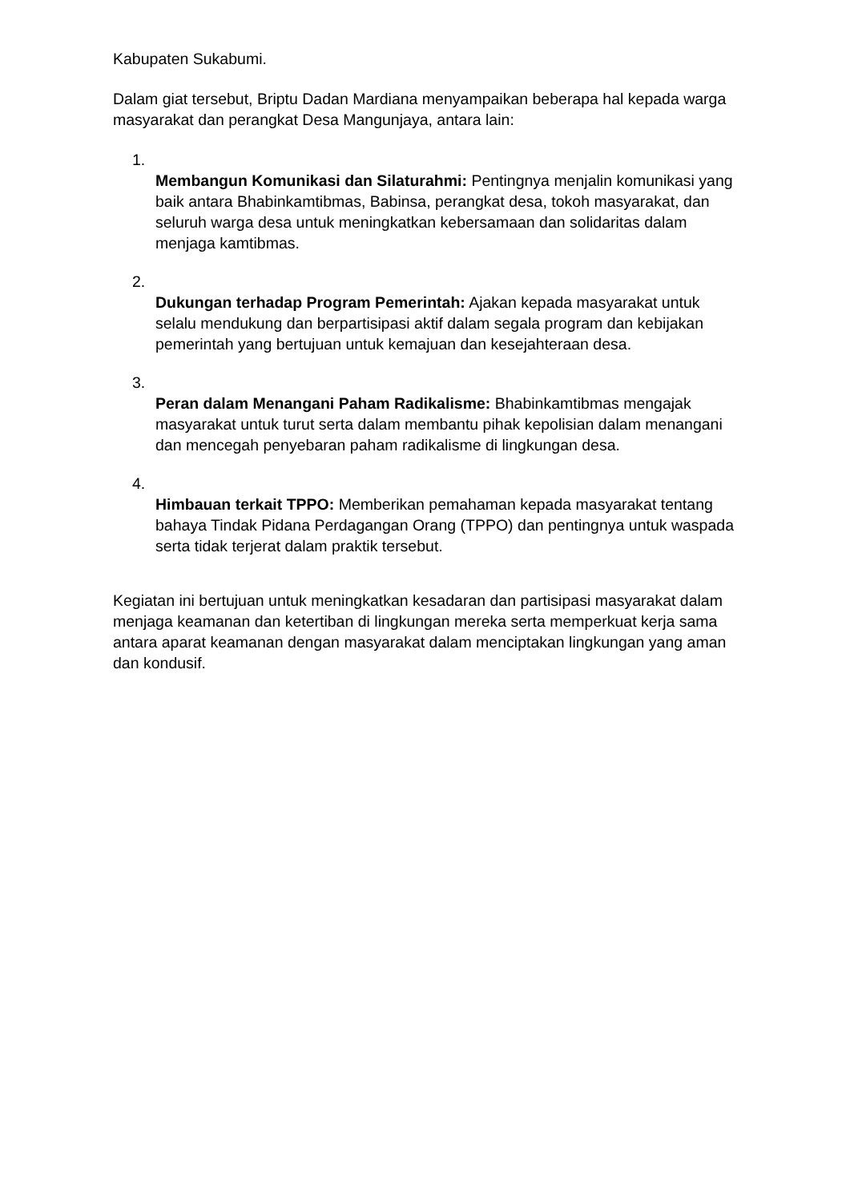Kabupaten Sukabumi.
Dalam giat tersebut, Briptu Dadan Mardiana menyampaikan beberapa hal kepada warga masyarakat dan perangkat Desa Mangunjaya, antara lain:
1.
Membangun Komunikasi dan Silaturahmi: Pentingnya menjalin komunikasi yang baik antara Bhabinkamtibmas, Babinsa, perangkat desa, tokoh masyarakat, dan seluruh warga desa untuk meningkatkan kebersamaan dan solidaritas dalam menjaga kamtibmas.
2.
Dukungan terhadap Program Pemerintah: Ajakan kepada masyarakat untuk selalu mendukung dan berpartisipasi aktif dalam segala program dan kebijakan pemerintah yang bertujuan untuk kemajuan dan kesejahteraan desa.
3.
Peran dalam Menangani Paham Radikalisme: Bhabinkamtibmas mengajak masyarakat untuk turut serta dalam membantu pihak kepolisian dalam menangani dan mencegah penyebaran paham radikalisme di lingkungan desa.
4.
Himbauan terkait TPPO: Memberikan pemahaman kepada masyarakat tentang bahaya Tindak Pidana Perdagangan Orang (TPPO) dan pentingnya untuk waspada serta tidak terjerat dalam praktik tersebut.
Kegiatan ini bertujuan untuk meningkatkan kesadaran dan partisipasi masyarakat dalam menjaga keamanan dan ketertiban di lingkungan mereka serta memperkuat kerja sama antara aparat keamanan dengan masyarakat dalam menciptakan lingkungan yang aman dan kondusif.